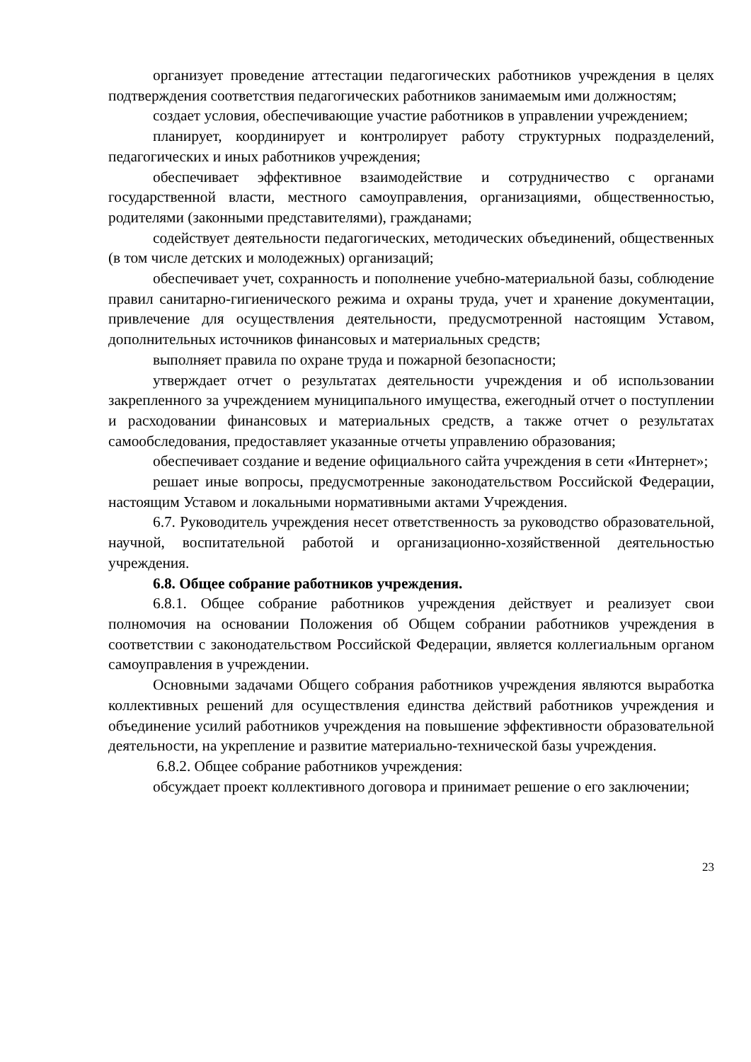организует проведение аттестации педагогических работников учреждения в целях подтверждения соответствия педагогических работников занимаемым ими должностям;
создает условия, обеспечивающие участие работников в управлении учреждением;
планирует, координирует и контролирует работу структурных подразделений, педагогических и иных работников учреждения;
обеспечивает эффективное взаимодействие и сотрудничество с органами государственной власти, местного самоуправления, организациями, общественностью, родителями (законными представителями), гражданами;
содействует деятельности педагогических, методических объединений, общественных (в том числе детских и молодежных) организаций;
обеспечивает учет, сохранность и пополнение учебно-материальной базы, соблюдение правил санитарно-гигиенического режима и охраны труда, учет и хранение документации, привлечение для осуществления деятельности, предусмотренной настоящим Уставом, дополнительных источников финансовых и материальных средств;
выполняет правила по охране труда и пожарной безопасности;
утверждает отчет о результатах деятельности учреждения и об использовании закрепленного за учреждением муниципального имущества, ежегодный отчет о поступлении и расходовании финансовых и материальных средств, а также отчет о результатах самообследования, предоставляет указанные отчеты управлению образования;
обеспечивает создание и ведение официального сайта учреждения в сети «Интернет»;
решает иные вопросы, предусмотренные законодательством Российской Федерации, настоящим Уставом и локальными нормативными актами Учреждения.
6.7. Руководитель учреждения несет ответственность за руководство образовательной, научной, воспитательной работой и организационно-хозяйственной деятельностью учреждения.
6.8. Общее собрание работников учреждения.
6.8.1. Общее собрание работников учреждения действует и реализует свои полномочия на основании Положения об Общем собрании работников учреждения в соответствии с законодательством Российской Федерации, является коллегиальным органом самоуправления в учреждении.
Основными задачами Общего собрания работников учреждения являются выработка коллективных решений для осуществления единства действий работников учреждения и объединение усилий работников учреждения на повышение эффективности образовательной деятельности, на укрепление и развитие материально-технической базы учреждения.
6.8.2. Общее собрание работников учреждения:
обсуждает проект коллективного договора и принимает решение о его заключении;
23